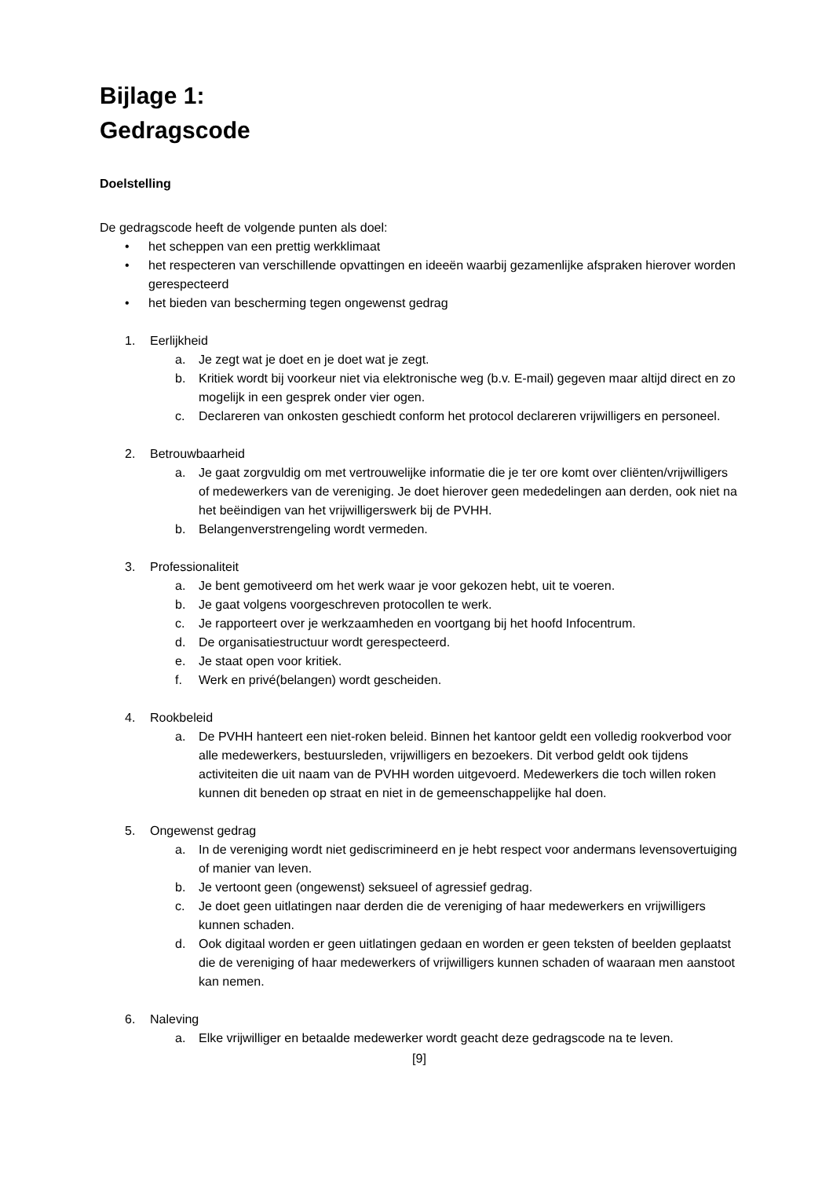Bijlage 1:
Gedragscode
Doelstelling
De gedragscode heeft de volgende punten als doel:
• het scheppen van een prettig werkklimaat
• het respecteren van verschillende opvattingen en ideeën waarbij gezamenlijke afspraken hierover worden gerespecteerd
• het bieden van bescherming tegen ongewenst gedrag
1. Eerlijkheid
a. Je zegt wat je doet en je doet wat je zegt.
b. Kritiek wordt bij voorkeur niet via elektronische weg (b.v. E-mail) gegeven maar altijd direct en zo mogelijk in een gesprek onder vier ogen.
c. Declareren van onkosten geschiedt conform het protocol declareren vrijwilligers en personeel.
2. Betrouwbaarheid
a. Je gaat zorgvuldig om met vertrouwelijke informatie die je ter ore komt over cliënten/vrijwilligers of medewerkers van de vereniging. Je doet hierover geen mededelingen aan derden, ook niet na het beëindigen van het vrijwilligerswerk bij de PVHH.
b. Belangenverstrengeling wordt vermeden.
3. Professionaliteit
a. Je bent gemotiveerd om het werk waar je voor gekozen hebt, uit te voeren.
b. Je gaat volgens voorgeschreven protocollen te werk.
c. Je rapporteert over je werkzaamheden en voortgang bij het hoofd Infocentrum.
d. De organisatiestructuur wordt gerespecteerd.
e. Je staat open voor kritiek.
f. Werk en privé(belangen) wordt gescheiden.
4. Rookbeleid
a. De PVHH hanteert een niet-roken beleid. Binnen het kantoor geldt een volledig rookverbod voor alle medewerkers, bestuursleden, vrijwilligers en bezoekers. Dit verbod geldt ook tijdens activiteiten die uit naam van de PVHH worden uitgevoerd. Medewerkers die toch willen roken kunnen dit beneden op straat en niet in de gemeenschappelijke hal doen.
5. Ongewenst gedrag
a. In de vereniging wordt niet gediscrimineerd en je hebt respect voor andermans levensovertuiging of manier van leven.
b. Je vertoont geen (ongewenst) seksueel of agressief gedrag.
c. Je doet geen uitlatingen naar derden die de vereniging of haar medewerkers en vrijwilligers kunnen schaden.
d. Ook digitaal worden er geen uitlatingen gedaan en worden er geen teksten of beelden geplaatst die de vereniging of haar medewerkers of vrijwilligers kunnen schaden of waaraan men aanstoot kan nemen.
6. Naleving
a. Elke vrijwilliger en betaalde medewerker wordt geacht deze gedragscode na te leven.
[9]